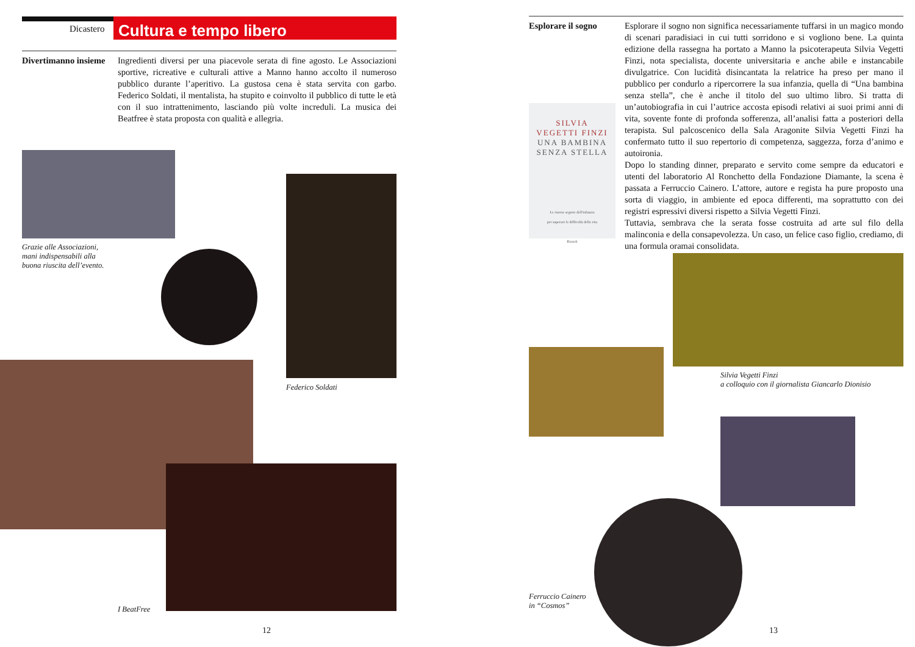Dicastero Cultura e tempo libero
Divertimanno insieme
Ingredienti diversi per una piacevole serata di fine agosto. Le Associazioni sportive, ricreative e culturali attive a Manno hanno accolto il numeroso pubblico durante l’aperitivo. La gustosa cena è stata servita con garbo. Federico Soldati, il mentalista, ha stupito e coinvolto il pubblico di tutte le età con il suo intrattenimento, lasciando più volte increduli. La musica dei Beatfree è stata proposta con qualità e allegria.
Grazie alle Associazioni,
mani indispensabili alla
buona riuscita dell’evento.
Federico Soldati
I BeatFree
12
Esplorare il sogno Esplorare il sogno non significa necessariamente tuffarsi in un magico mondo di scenari paradisiaci in cui tutti sorridono e si vogliono bene. La quinta edizione della rassegna ha portato a Manno la psicoterapeuta Silvia Vegetti Finzi, nota specialista, docente universitaria e anche abile e instancabile divulgatrice. Con lucidità disincantata la relatrice ha preso per mano il pubblico per condurlo a ripercorrere la sua infanzia, quella di “Una bambina senza stella”, che è anche il titolo del suo ultimo libro. Si tratta di un’autobiografia in cui l’autrice accosta episodi relativi ai suoi primi anni di vita, sovente fonte di profonda sofferenza, all’analisi fatta a posteriori della terapista. Sul palcoscenico della Sala Aragonite Silvia Vegetti Finzi ha confermato tutto il suo repertorio di competenza, saggezza, forza d’animo e autoironia.
Dopo lo standing dinner, preparato e servito come sempre da educatori e utenti del laboratorio Al Ronchetto della Fondazione Diamante, la scena è passata a Ferruccio Cainero. L’attore, autore e regista ha pure proposto una sorta di viaggio, in ambiente ed epoca differenti, ma soprattutto con dei registri espressivi diversi rispetto a Silvia Vegetti Finzi.
Tuttavia, sembrava che la serata fosse costruita ad arte sul filo della malinconia e della consapevolezza. Un caso, un felice caso figlio, crediamo, di una formula oramai consolidata.
SILVIA
VEGETTI FINZI
UNA BAMBINA
SENZA STELLA
Le risorse segrete dell'infanzia
per superare le difficoltà della vita
Rizzoli
Silvia Vegetti Finzi
a colloquio con il giornalista Giancarlo Dionisio
Ferruccio Cainero
in “Cosmos”
13